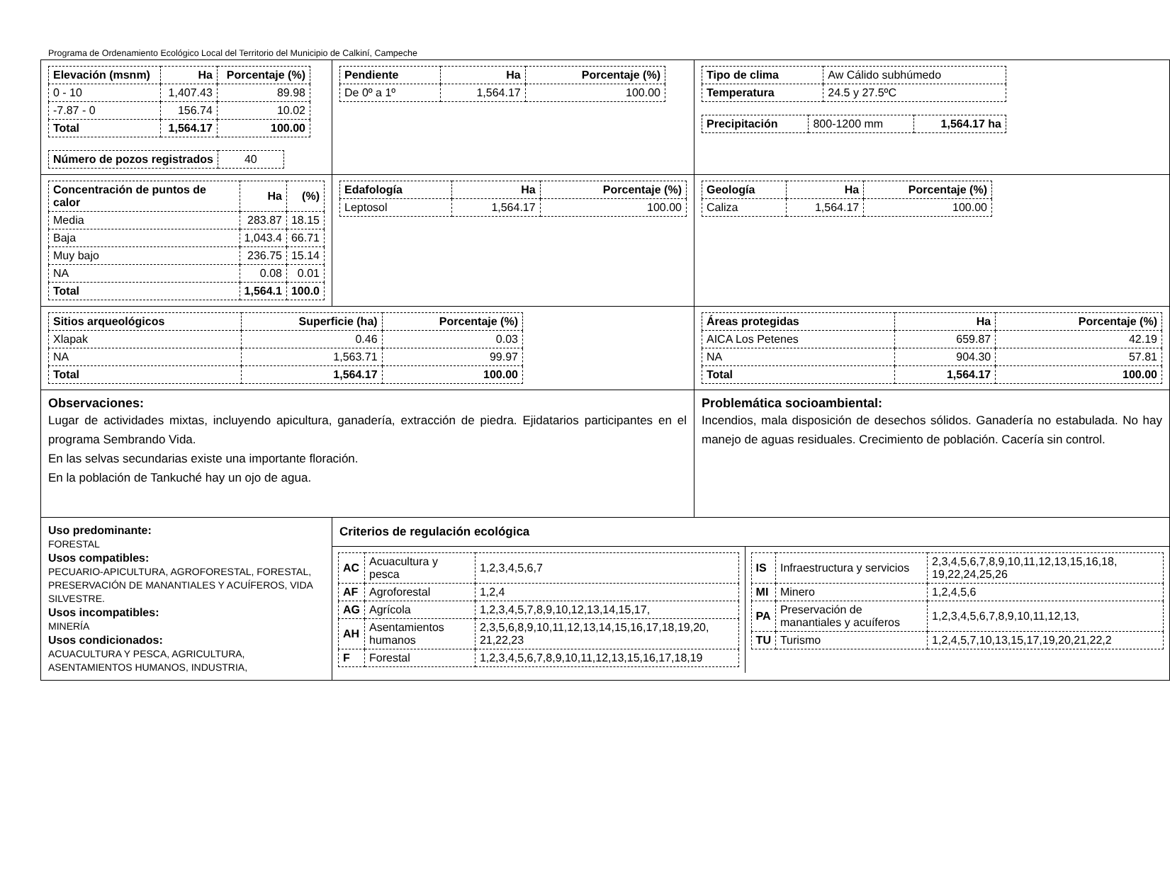Programa de Ordenamiento Ecológico Local del Territorio del Municipio de Calkiní, Campeche
| / Elevación (msnm) / Ha / Porcentaje (%) / / --- / --- / --- / / 0 - 10 / 1,407.43 / 89.98 / / -7.87 - 0 / 156.74 / 10.02 / / Total / 1,564.17 / 100.00 / / Número de pozos registrados / 40 / | / Pendiente / Ha / Porcentaje (%) / / --- / --- / --- / / De 0º a 1º / 1,564.17 / 100.00 / | | / Tipo de clima / Aw Cálido subhúmedo / / Temperatura / 24.5 y 27.5ºC / / Precipitación / 800-1200 mm / 1,564.17 ha / |
| / Concentración de puntos de calor / Ha / (%) / / --- / --- / --- / / Media / 283.87 / 18.15 / / Baja / 1,043.4 / 66.71 / / Muy bajo / 236.75 / 15.14 / / NA / 0.08 / 0.01 / / Total / 1,564.1 / 100.0 / | / Edafología / Ha / Porcentaje (%) / / --- / --- / --- / / Leptosol / 1,564.17 / 100.00 / | | / Geología / Ha / Porcentaje (%) / / --- / --- / --- / / Caliza / 1,564.17 / 100.00 / |
| / Sitios arqueológicos / Superficie (ha) / Porcentaje (%) / / --- / --- / --- / / Xlapak / 0.46 / 0.03 / / NA / 1,563.71 / 99.97 / / Total / 1,564.17 / 100.00 / | | / Áreas protegidas / Ha / Porcentaje (%) / / --- / --- / --- / / AICA Los Petenes / 659.87 / 42.19 / / NA / 904.30 / 57.81 / / Total / 1,564.17 / 100.00 / | |
| Observaciones: Lugar de actividades mixtas, incluyendo apicultura, ganadería, extracción de piedra. Ejidatarios participantes en el programa Sembrando Vida. En las selvas secundarias existe una importante floración. En la población de Tankuché hay un ojo de agua. | | Problemática socioambiental: Incendios, mala disposición de desechos sólidos. Ganadería no estabulada. No hay manejo de aguas residuales. Crecimiento de población. Cacería sin control. | |
| Uso predominante: FORESTAL Usos compatibles: PECUARIO-APICULTURA, AGROFORESTAL, FORESTAL, PRESERVACIÓN DE MANANTIALES Y ACUÍFEROS, VIDA SILVESTRE. Usos incompatibles: MINERÍA Usos condicionados: ACUACULTURA Y PESCA, AGRICULTURA, ASENTAMIENTOS HUMANOS, INDUSTRIA, | Criterios de regulación ecológica / / AC / Acuacultura y pesca / 1,2,3,4,5,6,7 / / AF / Agroforestal / 1,2,4 / / AG / Agrícola / 1,2,3,4,5,7,8,9,10,12,13,14,15,17, / / AH / Asentamientos humanos / 2,3,5,6,8,9,10,11,12,13,14,15,16,17,18,19,20, 21,22,23 / / F / Forestal / 1,2,3,4,5,6,7,8,9,10,11,12,13,15,16,17,18,19 / / / IS / Infraestructura y servicios / 2,3,4,5,6,7,8,9,10,11,12,13,15,16,18, 19,22,24,25,26 / / MI / Minero / 1,2,4,5,6 / / PA / Preservación de manantiales y acuíferos / 1,2,3,4,5,6,7,8,9,10,11,12,13, / / TU / Turismo / 1,2,4,5,7,10,13,15,17,19,20,21,22,2 / / | | |